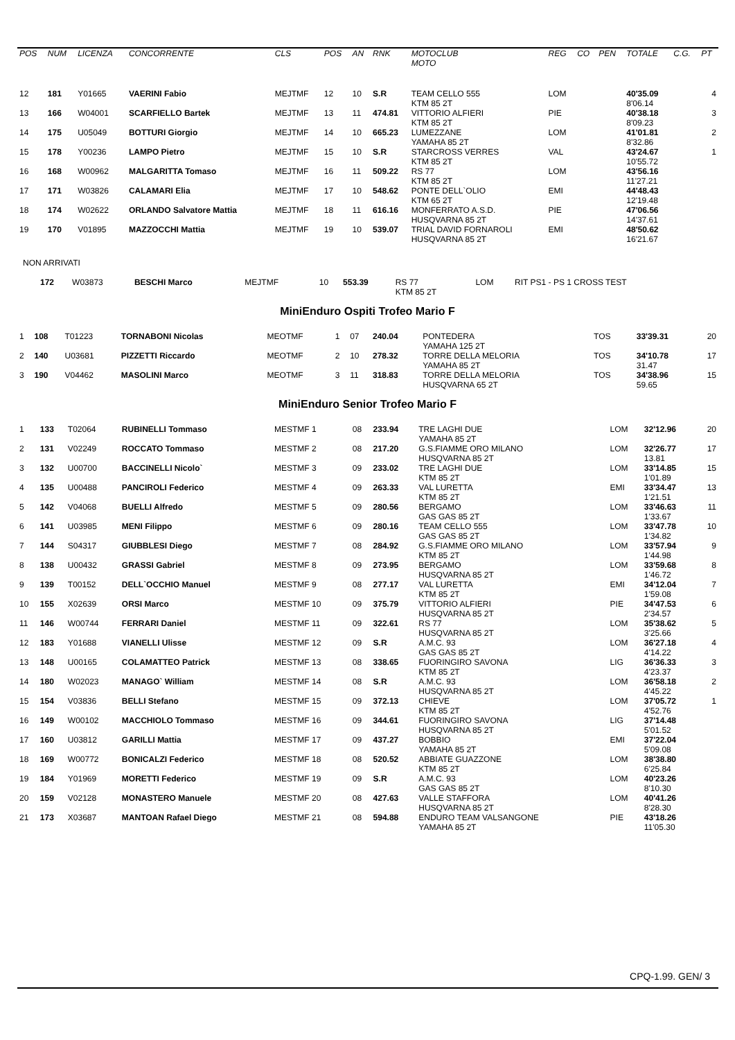| POS | NUM | LICENZA | CONCORRENTE | CLS | POS | AN | RNK | MOTOCLUB MOTO | REG | CO | PEN | TOTALE | C.G. | PT |
| --- | --- | --- | --- | --- | --- | --- | --- | --- | --- | --- | --- | --- | --- | --- |
| 12 | 181 | Y01665 | VAERINI Fabio | MEJTMF | 12 | 10 | S.R | TEAM CELLO 555 KTM 85 2T | LOM | | | 40'35.09 8'06.14 | | 4 |
| 13 | 166 | W04001 | SCARFIELLO Bartek | MEJTMF | 13 | 11 | 474.81 | VITTORIO ALFIERI KTM 85 2T | PIE | | | 40'38.18 8'09.23 | | 3 |
| 14 | 175 | U05049 | BOTTURI Giorgio | MEJTMF | 14 | 10 | 665.23 | LUMEZZANE YAMAHA 85 2T | LOM | | | 41'01.81 8'32.86 | | 2 |
| 15 | 178 | Y00236 | LAMPO Pietro | MEJTMF | 15 | 10 | S.R | STARCROSS VERRES KTM 85 2T | VAL | | | 43'24.67 10'55.72 | | 1 |
| 16 | 168 | W00962 | MALGARITTA Tomaso | MEJTMF | 16 | 11 | 509.22 | RS 77 KTM 85 2T | LOM | | | 43'56.16 11'27.21 | | |
| 17 | 171 | W03826 | CALAMARI Elia | MEJTMF | 17 | 10 | 548.62 | PONTE DELL`OLIO KTM 65 2T | EMI | | | 44'48.43 12'19.48 | | |
| 18 | 174 | W02622 | ORLANDO Salvatore Mattia | MEJTMF | 18 | 11 | 616.16 | MONFERRATO A.S.D. HUSQVARNA 85 2T | PIE | | | 47'06.56 14'37.61 | | |
| 19 | 170 | V01895 | MAZZOCCHI Mattia | MEJTMF | 19 | 10 | 539.07 | TRIAL DAVID FORNAROLI HUSQVARNA 85 2T | EMI | | | 48'50.62 16'21.67 | | |
NON ARRIVATI
| | 172 | W03873 | BESCHI Marco | MEJTMF | | 10 | 553.39 | RS 77 KTM 85 2T | LOM | RIT PS1 - PS 1 CROSS TEST |
MiniEnduro Ospiti Trofeo Mario F
| 1 | 108 | T01223 | TORNABONI Nicolas | MEOTMF | 1 | 07 | 240.04 | PONTEDERA YAMAHA 125 2T | TOS | | 33'39.31 | 20 |
| 2 | 140 | U03681 | PIZZETTI Riccardo | MEOTMF | 2 | 10 | 278.32 | TORRE DELLA MELORIA YAMAHA 85 2T | TOS | | 34'10.78 31.47 | 17 |
| 3 | 190 | V04462 | MASOLINI Marco | MEOTMF | 3 | 11 | 318.83 | TORRE DELLA MELORIA HUSQVARNA 65 2T | TOS | | 34'38.96 59.65 | 15 |
MiniEnduro Senior Trofeo Mario F
| 1 | 133 | T02064 | RUBINELLI Tommaso | MESTMF 1 | 08 | 233.94 | TRE LAGHI DUE YAMAHA 85 2T | LOM | 32'12.96 | 20 |
| 2 | 131 | V02249 | ROCCATO Tommaso | MESTMF 2 | 08 | 217.20 | G.S.FIAMME ORO MILANO HUSQVARNA 85 2T | LOM | 32'26.77 13.81 | 17 |
| 3 | 132 | U00700 | BACCINELLI Nicolo` | MESTMF 3 | 09 | 233.02 | TRE LAGHI DUE KTM 85 2T | LOM | 33'14.85 1'01.89 | 15 |
| 4 | 135 | U00488 | PANCIROLI Federico | MESTMF 4 | 09 | 263.33 | VAL LURETTA KTM 85 2T | EMI | 33'34.47 1'21.51 | 13 |
| 5 | 142 | V04068 | BUELLI Alfredo | MESTMF 5 | 09 | 280.56 | BERGAMO GAS GAS 85 2T | LOM | 33'46.63 1'33.67 | 11 |
| 6 | 141 | U03985 | MENI Filippo | MESTMF 6 | 09 | 280.16 | TEAM CELLO 555 GAS GAS 85 2T | LOM | 33'47.78 1'34.82 | 10 |
| 7 | 144 | S04317 | GIUBBLESI Diego | MESTMF 7 | 08 | 284.92 | G.S.FIAMME ORO MILANO KTM 85 2T | LOM | 33'57.94 1'44.98 | 9 |
| 8 | 138 | U00432 | GRASSI Gabriel | MESTMF 8 | 09 | 273.95 | BERGAMO HUSQVARNA 85 2T | LOM | 33'59.68 1'46.72 | 8 |
| 9 | 139 | T00152 | DELL`OCCHIO Manuel | MESTMF 9 | 08 | 277.17 | VAL LURETTA KTM 85 2T | EMI | 34'12.04 1'59.08 | 7 |
| 10 | 155 | X02639 | ORSI Marco | MESTMF 10 | 09 | 375.79 | VITTORIO ALFIERI HUSQVARNA 85 2T | PIE | 34'47.53 2'34.57 | 6 |
| 11 | 146 | W00744 | FERRARI Daniel | MESTMF 11 | 09 | 322.61 | RS 77 HUSQVARNA 85 2T | LOM | 35'38.62 3'25.66 | 5 |
| 12 | 183 | Y01688 | VIANELLI Ulisse | MESTMF 12 | 09 | S.R | A.M.C. 93 GAS GAS 85 2T | LOM | 36'27.18 4'14.22 | 4 |
| 13 | 148 | U00165 | COLAMATTEO Patrick | MESTMF 13 | 08 | 338.65 | FUORINGIRO SAVONA KTM 85 2T | LIG | 36'36.33 4'23.37 | 3 |
| 14 | 180 | W02023 | MANAGO` William | MESTMF 14 | 08 | S.R | A.M.C. 93 HUSQVARNA 85 2T | LOM | 36'58.18 4'45.22 | 2 |
| 15 | 154 | V03836 | BELLI Stefano | MESTMF 15 | 09 | 372.13 | CHIEVE KTM 85 2T | LOM | 37'05.72 4'52.76 | 1 |
| 16 | 149 | W00102 | MACCHIOLO Tommaso | MESTMF 16 | 09 | 344.61 | FUORINGIRO SAVONA HUSQVARNA 85 2T | LIG | 37'14.48 5'01.52 | |
| 17 | 160 | U03812 | GARILLI Mattia | MESTMF 17 | 09 | 437.27 | BOBBIO YAMAHA 85 2T | EMI | 37'22.04 5'09.08 | |
| 18 | 169 | W00772 | BONICALZI Federico | MESTMF 18 | 08 | 520.52 | ABBIATE GUAZZONE KTM 85 2T | LOM | 38'38.80 6'25.84 | |
| 19 | 184 | Y01969 | MORETTI Federico | MESTMF 19 | 09 | S.R | A.M.C. 93 GAS GAS 85 2T | LOM | 40'23.26 8'10.30 | |
| 20 | 159 | V02128 | MONASTERO Manuele | MESTMF 20 | 08 | 427.63 | VALLE STAFFORA HUSQVARNA 85 2T | LOM | 40'41.26 8'28.30 | |
| 21 | 173 | X03687 | MANTOAN Rafael Diego | MESTMF 21 | 08 | 594.88 | ENDURO TEAM VALSANGONE YAMAHA 85 2T | PIE | 43'18.26 11'05.30 | |
CPQ-1.99. GEN/ 3